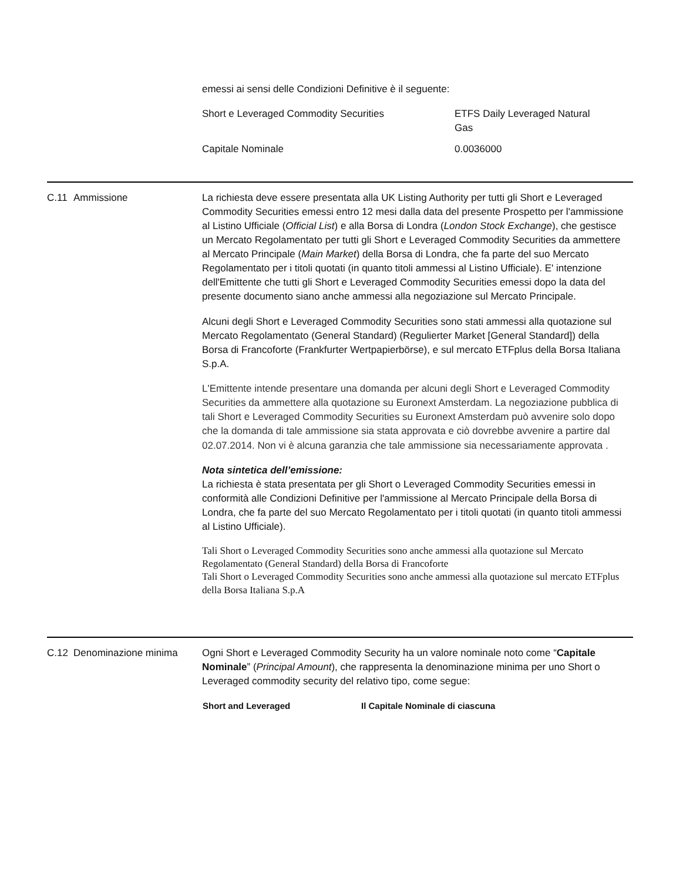emessi ai sensi delle Condizioni Definitive è il seguente:
| Short e Leveraged Commodity Securities | ETFS Daily Leveraged Natural Gas |
| Capitale Nominale | 0.0036000 |
C.11 Ammissione La richiesta deve essere presentata alla UK Listing Authority per tutti gli Short e Leveraged Commodity Securities emessi entro 12 mesi dalla data del presente Prospetto per l'ammissione al Listino Ufficiale (Official List) e alla Borsa di Londra (London Stock Exchange), che gestisce un Mercato Regolamentato per tutti gli Short e Leveraged Commodity Securities da ammettere al Mercato Principale (Main Market) della Borsa di Londra, che fa parte del suo Mercato Regolamentato per i titoli quotati (in quanto titoli ammessi al Listino Ufficiale). E' intenzione dell'Emittente che tutti gli Short e Leveraged Commodity Securities emessi dopo la data del presente documento siano anche ammessi alla negoziazione sul Mercato Principale.
Alcuni degli Short e Leveraged Commodity Securities sono stati ammessi alla quotazione sul Mercato Regolamentato (General Standard) (Regulierter Market [General Standard]) della Borsa di Francoforte (Frankfurter Wertpapierbörse), e sul mercato ETFplus della Borsa Italiana S.p.A.
L'Emittente intende presentare una domanda per alcuni degli Short e Leveraged Commodity Securities da ammettere alla quotazione su Euronext Amsterdam. La negoziazione pubblica di tali Short e Leveraged Commodity Securities su Euronext Amsterdam può avvenire solo dopo che la domanda di tale ammissione sia stata approvata e ciò dovrebbe avvenire a partire dal 02.07.2014. Non vi è alcuna garanzia che tale ammissione sia necessariamente approvata .
Nota sintetica dell’emissione:
La richiesta è stata presentata per gli Short o Leveraged Commodity Securities emessi in conformità alle Condizioni Definitive per l'ammissione al Mercato Principale della Borsa di Londra, che fa parte del suo Mercato Regolamentato per i titoli quotati (in quanto titoli ammessi al Listino Ufficiale).
Tali Short o Leveraged Commodity Securities sono anche ammessi alla quotazione sul Mercato Regolamentato (General Standard) della Borsa di Francoforte
Tali Short o Leveraged Commodity Securities sono anche ammessi alla quotazione sul mercato ETFplus della Borsa Italiana S.p.A
C.12 Denominazione minima Ogni Short e Leveraged Commodity Security ha un valore nominale noto come “Capitale Nominale” (Principal Amount), che rappresenta la denominazione minima per uno Short o Leveraged commodity security del relativo tipo, come segue:
| Short and Leveraged | Il Capitale Nominale di ciascuna |
| --- | --- |